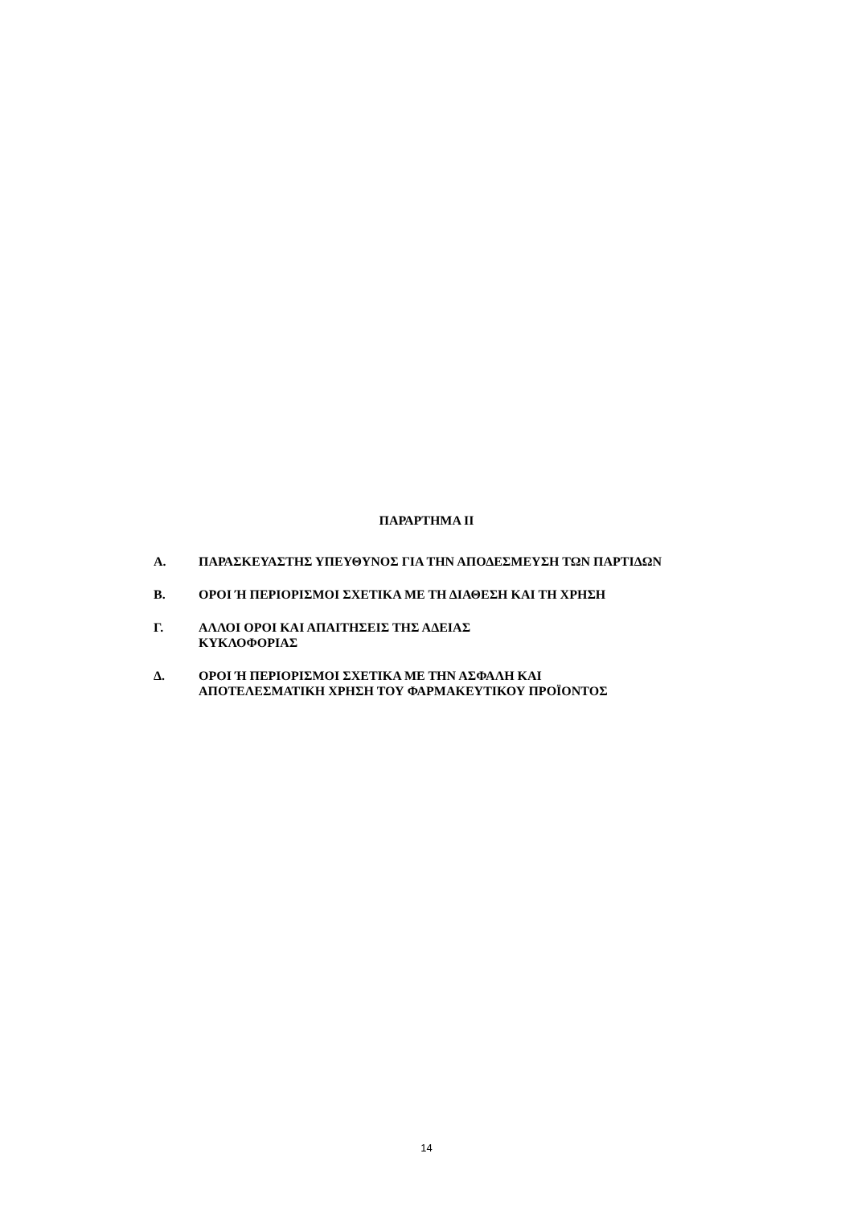ΠΑΡΑΡΤΗΜΑ ΙΙ
Α. ΠΑΡΑΣΚΕΥΑΣΤΗΣ ΥΠΕΥΘΥΝΟΣ ΓΙΑ ΤΗΝ ΑΠΟΔΕΣΜΕΥΣΗ ΤΩΝ ΠΑΡΤΙΔΩΝ
Β. ΟΡΟΙ Ή ΠΕΡΙΟΡΙΣΜΟΙ ΣΧΕΤΙΚΑ ΜΕ ΤΗ ΔΙΑΘΕΣΗ ΚΑΙ ΤΗ ΧΡΗΣΗ
Γ. ΑΛΛΟΙ ΟΡΟΙ ΚΑΙ ΑΠΑΙΤΗΣΕΙΣ ΤΗΣ ΑΔΕΙΑΣ
ΚΥΚΛΟΦΟΡΙΑΣ
Δ. ΟΡΟΙ Ή ΠΕΡΙΟΡΙΣΜΟΙ ΣΧΕΤΙΚΑ ΜΕ ΤΗΝ ΑΣΦΑΛΗ ΚΑΙ ΑΠΟΤΕΛΕΣΜΑΤΙΚΗ ΧΡΗΣΗ ΤΟΥ ΦΑΡΜΑΚΕΥΤΙΚΟΥ ΠΡΟΪΟΝΤΟΣ
14